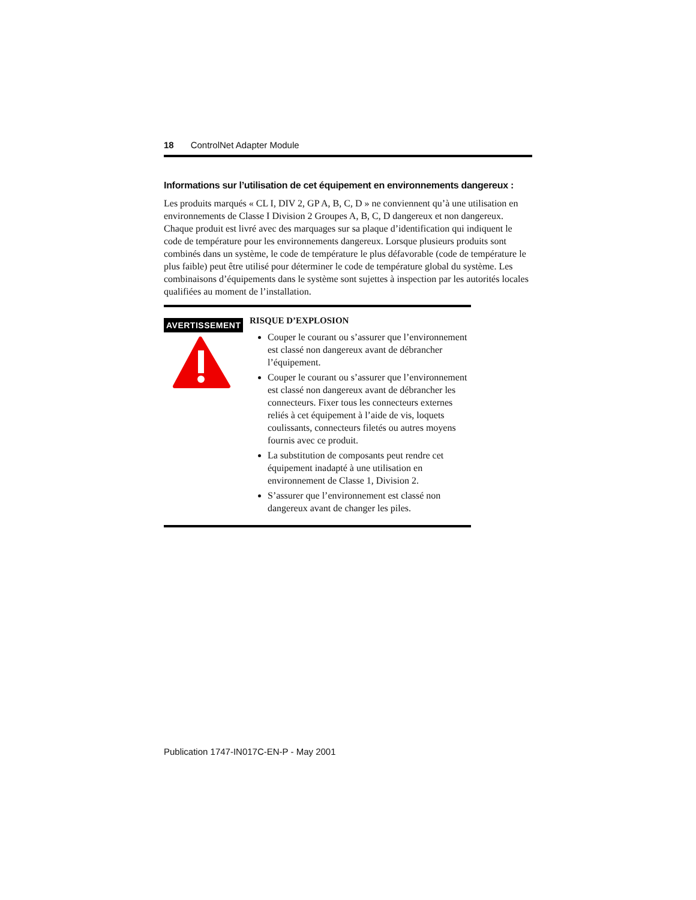18 ControlNet Adapter Module
Informations sur l’utilisation de cet équipement en environnements dangereux :
Les produits marqués « CL I, DIV 2, GP A, B, C, D » ne conviennent qu’à une utilisation en environnements de Classe I Division 2 Groupes A, B, C, D dangereux et non dangereux. Chaque produit est livré avec des marquages sur sa plaque d’identification qui indiquent le code de température pour les environnements dangereux. Lorsque plusieurs produits sont combinés dans un système, le code de température le plus défavorable (code de température le plus faible) peut être utilisé pour déterminer le code de température global du système. Les combinaisons d’équipements dans le système sont sujettes à inspection par les autorités locales qualifiées au moment de l’installation.
AVERTISSEMENT
RISQUE D’EXPLOSION
Couper le courant ou s’assurer que l’environnement est classé non dangereux avant de débrancher l’équipement.
Couper le courant ou s’assurer que l’environnement est classé non dangereux avant de débrancher les connecteurs. Fixer tous les connecteurs externes reliés à cet équipement à l’aide de vis, loquets coulissants, connecteurs filetés ou autres moyens fournis avec ce produit.
La substitution de composants peut rendre cet équipement inadapté à une utilisation en environnement de Classe 1, Division 2.
S’assurer que l’environnement est classé non dangereux avant de changer les piles.
Publication 1747-IN017C-EN-P - May 2001